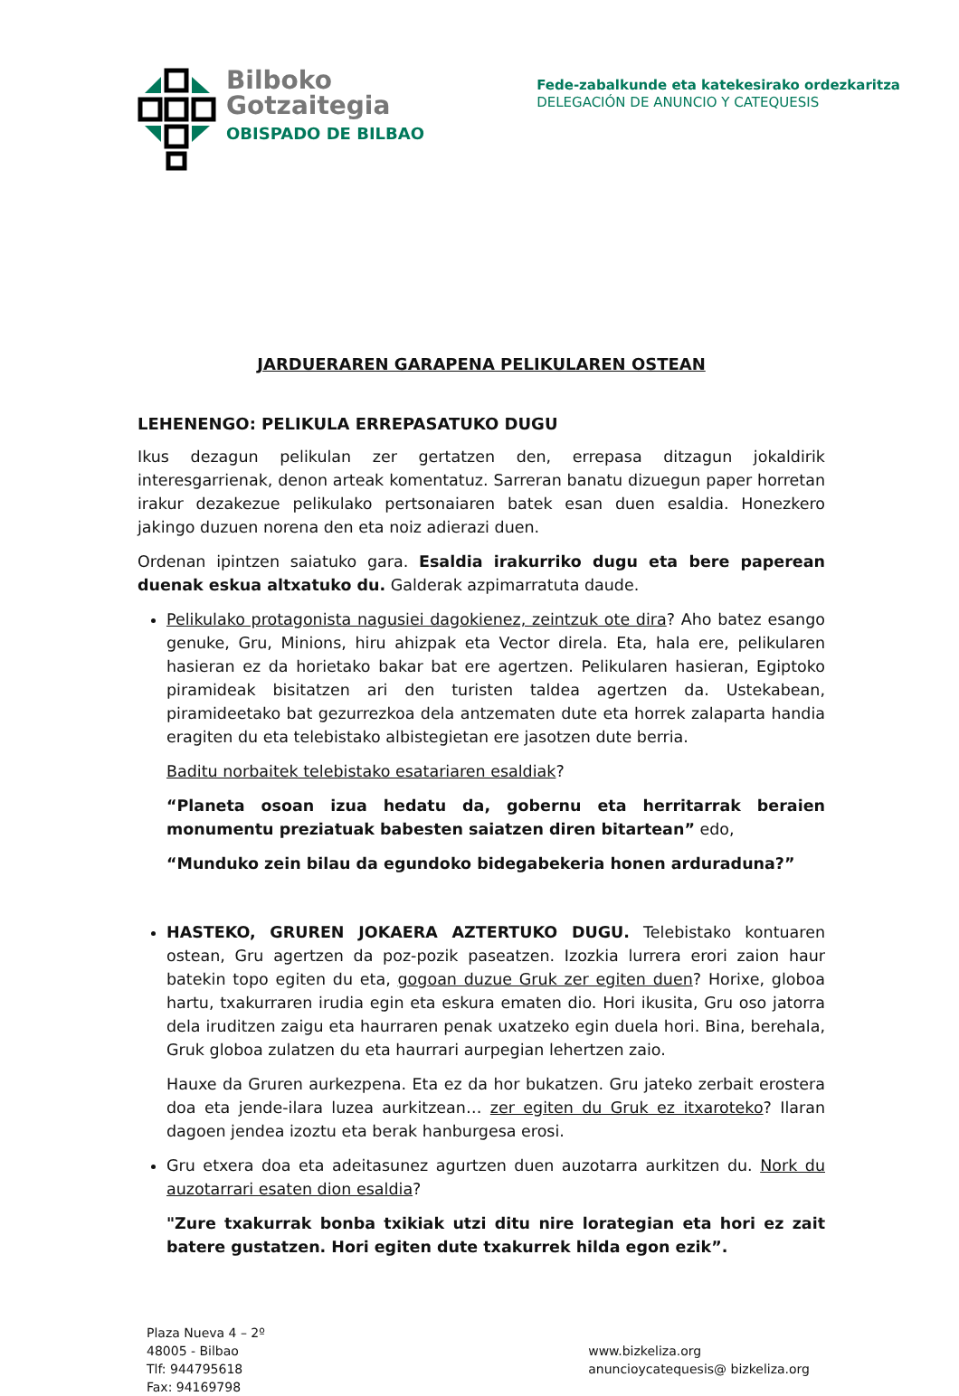Bilboko
Gotzaitegia
OBISPADO DE BILBAO
Fede-zabalkunde eta katekesirako ordezkaritza
DELEGACIÓN DE ANUNCIO Y CATEQUESIS
JARDUERAREN GARAPENA PELIKULAREN OSTEAN
LEHENENGO: PELIKULA ERREPASATUKO DUGU
Ikus dezagun pelikulan zer gertatzen den, errepasa ditzagun jokaldirik interesgarrienak, denon arteak komentatuz. Sarreran banatu dizuegun paper horretan irakur dezakezue pelikulako pertsonaiaren batek esan duen esaldia. Honezkero jakingo duzuen norena den eta noiz adierazi duen.
Ordenan ipintzen saiatuko gara. Esaldia irakurriko dugu eta bere paperean duenak eskua altxatuko du. Galderak azpimarratuta daude.
Pelikulako protagonista nagusiei dagokienez, zeintzuk ote dira? Aho batez esango genuke, Gru, Minions, hiru ahizpak eta Vector direla. Eta, hala ere, pelikularen hasieran ez da horietako bakar bat ere agertzen. Pelikularen hasieran, Egiptoko piramideak bisitatzen ari den turisten taldea agertzen da. Ustekabean, piramideetako bat gezurrezkoa dela antzematen dute eta horrek zalaparta handia eragiten du eta telebistako albistegietan ere jasotzen dute berria.
Baditu norbaitek telebistako esatariaren esaldiak?
“Planeta osoan izua hedatu da, gobernu eta herritarrak beraien monumentu preziatuak babesten saiatzen diren bitartean” edo,
“Munduko zein bilau da egundoko bidegabekeria honen arduraduna?”
HASTEKO, GRUREN JOKAERA AZTERTUKO DUGU. Telebistako kontuaren ostean, Gru agertzen da poz-pozik paseatzen. Izozkia lurrera erori zaion haur batekin topo egiten du eta, gogoan duzue Gruk zer egiten duen? Horixe, globoa hartu, txakurraren irudia egin eta eskura ematen dio. Hori ikusita, Gru oso jatorra dela iruditzen zaigu eta haurraren penak uxatzeko egin duela hori. Bina, berehala, Gruk globoa zulatzen du eta haurrari aurpegian lehertzen zaio.
Hauxe da Gruren aurkezpena. Eta ez da hor bukatzen. Gru jateko zerbait erostera doa eta jende-ilara luzea aurkitzean… zer egiten du Gruk ez itxaroteko? Ilaran dagoen jendea izoztu eta berak hanburgesa erosi.
Gru etxera doa eta adeitasunez agurtzen duen auzotarra aurkitzen du. Nork du auzotarrari esaten dion esaldia?
"Zure txakurrak bonba txikiak utzi ditu nire lorategian eta hori ez zait batere gustatzen. Hori egiten dute txakurrek hilda egon ezik”.
Plaza Nueva 4 – 2º
48005 - Bilbao
Tlf: 944795618
Fax: 94169798
www.bizkeliza.org
anuncioycatequesis@ bizkeliza.org